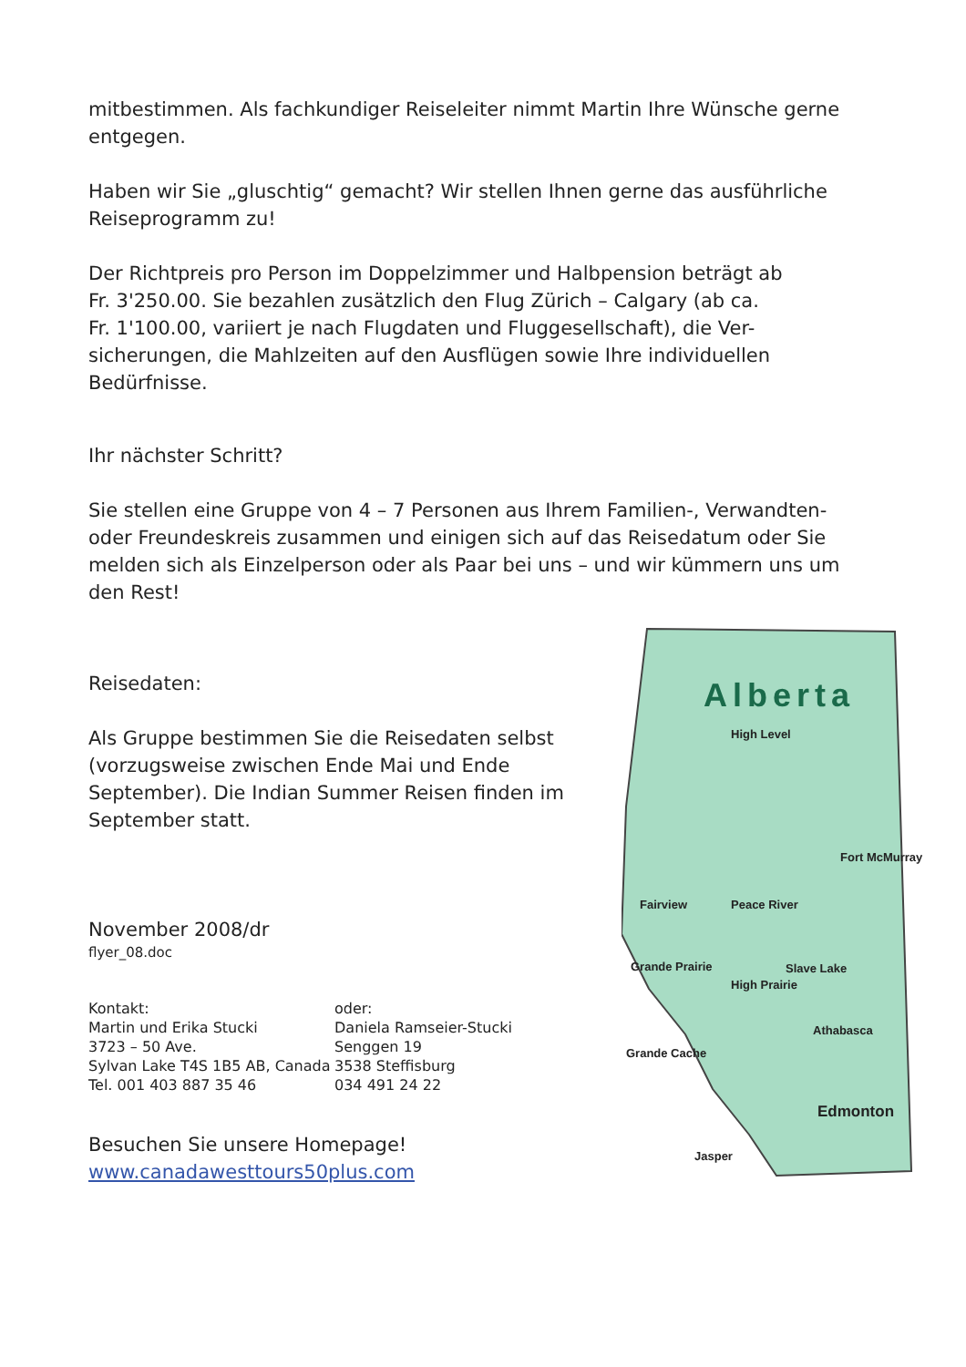mitbestimmen. Als fachkundiger Reiseleiter nimmt Martin Ihre Wünsche gerne entgegen.
Haben wir Sie „gluschtig“ gemacht? Wir stellen Ihnen gerne das ausführliche Reiseprogramm zu!
Der Richtpreis pro Person im Doppelzimmer und Halbpension beträgt ab
Fr. 3'250.00. Sie bezahlen zusätzlich den Flug Zürich – Calgary (ab ca.
Fr. 1'100.00, variiert je nach Flugdaten und Fluggesellschaft), die Ver-
sicherungen, die Mahlzeiten auf den Ausflügen sowie Ihre individuellen Bedürfnisse.
Ihr nächster Schritt?
Sie stellen eine Gruppe von 4 – 7 Personen aus Ihrem Familien-, Verwandten- oder Freundeskreis zusammen und einigen sich auf das Reisedatum oder Sie melden sich als Einzelperson oder als Paar bei uns – und wir kümmern uns um den Rest!
Reisedaten:
Als Gruppe bestimmen Sie die Reisedaten selbst (vorzugsweise zwischen Ende Mai und Ende September). Die Indian Summer Reisen finden im September statt.
November 2008/dr
flyer_08.doc
Kontakt:
Martin und Erika Stucki
3723 – 50 Ave.
Sylvan Lake T4S 1B5 AB, Canada
Tel. 001 403 887 35 46
oder:
Daniela Ramseier-Stucki
Senggen 19
3538 Steffisburg
034 491 24 22
Besuchen Sie unsere Homepage!
www.canadawesttours50plus.com
Alberta
High Level
Fort McMurray
Fairview
Peace River
Grande Prairie
High Prairie
Slave Lake
Athabasca
Grande Cache
Edmonton
Jasper